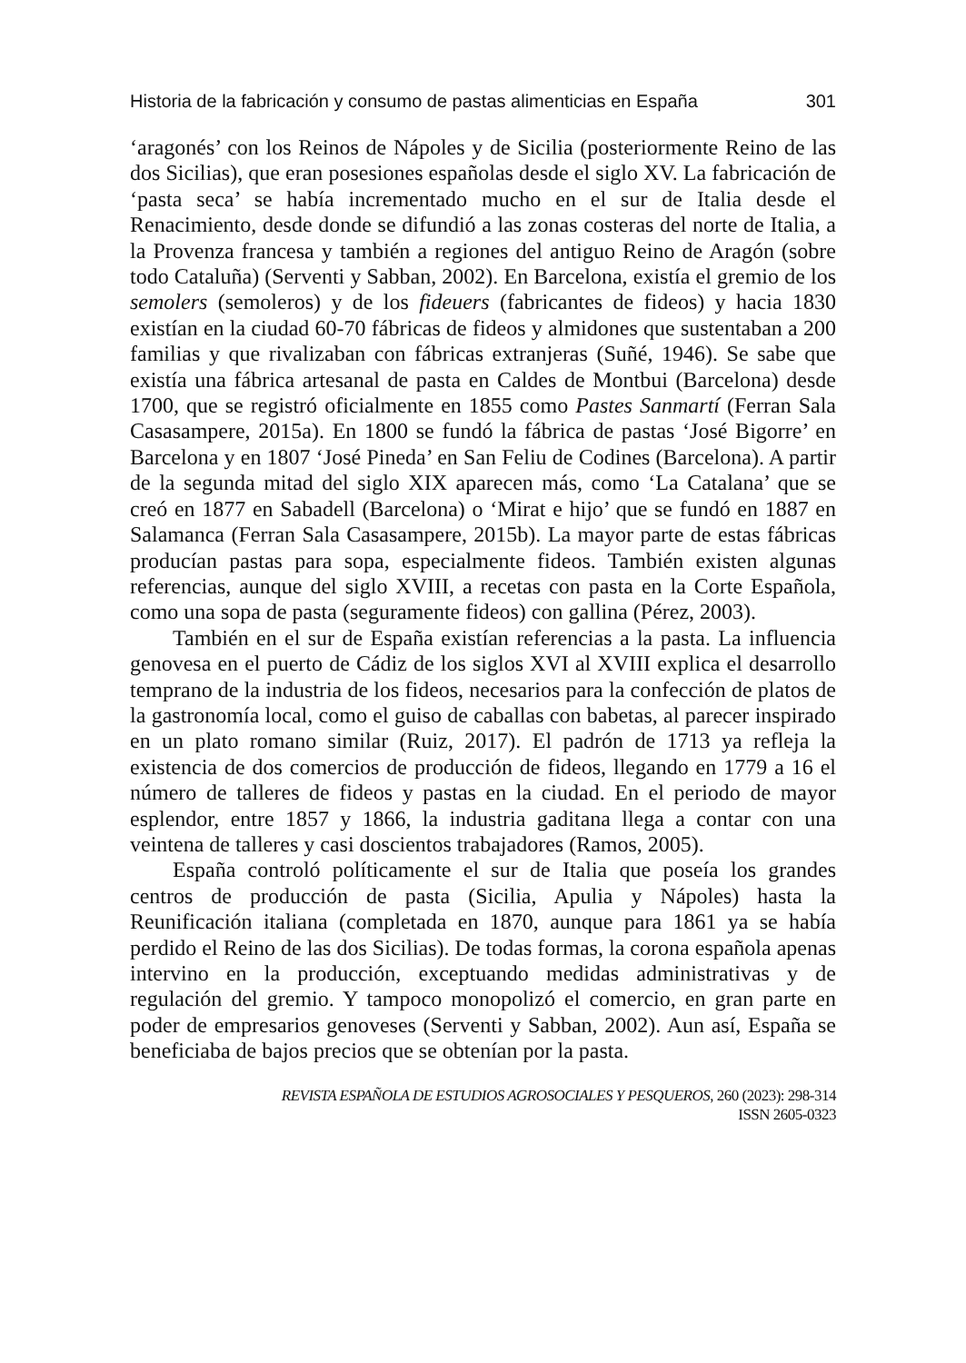Historia de la fabricación y consumo de pastas alimenticias en España 301
‘aragonés’ con los Reinos de Nápoles y de Sicilia (posteriormente Reino de las dos Sicilias), que eran posesiones españolas desde el siglo XV. La fabricación de ‘pasta seca’ se había incrementado mucho en el sur de Italia desde el Renacimiento, desde donde se difundió a las zonas costeras del norte de Italia, a la Provenza francesa y también a regiones del antiguo Reino de Aragón (sobre todo Cataluña) (Serventi y Sabban, 2002). En Barcelona, existía el gremio de los semolers (semoleros) y de los fideuers (fabricantes de fideos) y hacia 1830 existían en la ciudad 60-70 fábricas de fideos y almidones que sustentaban a 200 familias y que rivalizaban con fábricas extranjeras (Suñé, 1946). Se sabe que existía una fábrica artesanal de pasta en Caldes de Montbui (Barcelona) desde 1700, que se registró oficialmente en 1855 como Pastes Sanmartí (Ferran Sala Casasampere, 2015a). En 1800 se fundó la fábrica de pastas ‘José Bigorre’ en Barcelona y en 1807 ‘José Pineda’ en San Feliu de Codines (Barcelona). A partir de la segunda mitad del siglo XIX aparecen más, como ‘La Catalana’ que se creó en 1877 en Sabadell (Barcelona) o ‘Mirat e hijo’ que se fundó en 1887 en Salamanca (Ferran Sala Casasampere, 2015b). La mayor parte de estas fábricas producían pastas para sopa, especialmente fideos. También existen algunas referencias, aunque del siglo XVIII, a recetas con pasta en la Corte Española, como una sopa de pasta (seguramente fideos) con gallina (Pérez, 2003).
También en el sur de España existían referencias a la pasta. La influencia genovesa en el puerto de Cádiz de los siglos XVI al XVIII explica el desarrollo temprano de la industria de los fideos, necesarios para la confección de platos de la gastronomía local, como el guiso de caballas con babetas, al parecer inspirado en un plato romano similar (Ruiz, 2017). El padrón de 1713 ya refleja la existencia de dos comercios de producción de fideos, llegando en 1779 a 16 el número de talleres de fideos y pastas en la ciudad. En el periodo de mayor esplendor, entre 1857 y 1866, la industria gaditana llega a contar con una veintena de talleres y casi doscientos trabajadores (Ramos, 2005).
España controló políticamente el sur de Italia que poseía los grandes centros de producción de pasta (Sicilia, Apulia y Nápoles) hasta la Reunificación italiana (completada en 1870, aunque para 1861 ya se había perdido el Reino de las dos Sicilias). De todas formas, la corona española apenas intervino en la producción, exceptuando medidas administrativas y de regulación del gremio. Y tampoco monopolizó el comercio, en gran parte en poder de empresarios genoveses (Serventi y Sabban, 2002). Aun así, España se beneficiaba de bajos precios que se obtenían por la pasta.
REVISTA ESPAÑOLA DE ESTUDIOS AGROSOCIALES Y PESQUEROS, 260 (2023): 298-314
ISSN 2605-0323